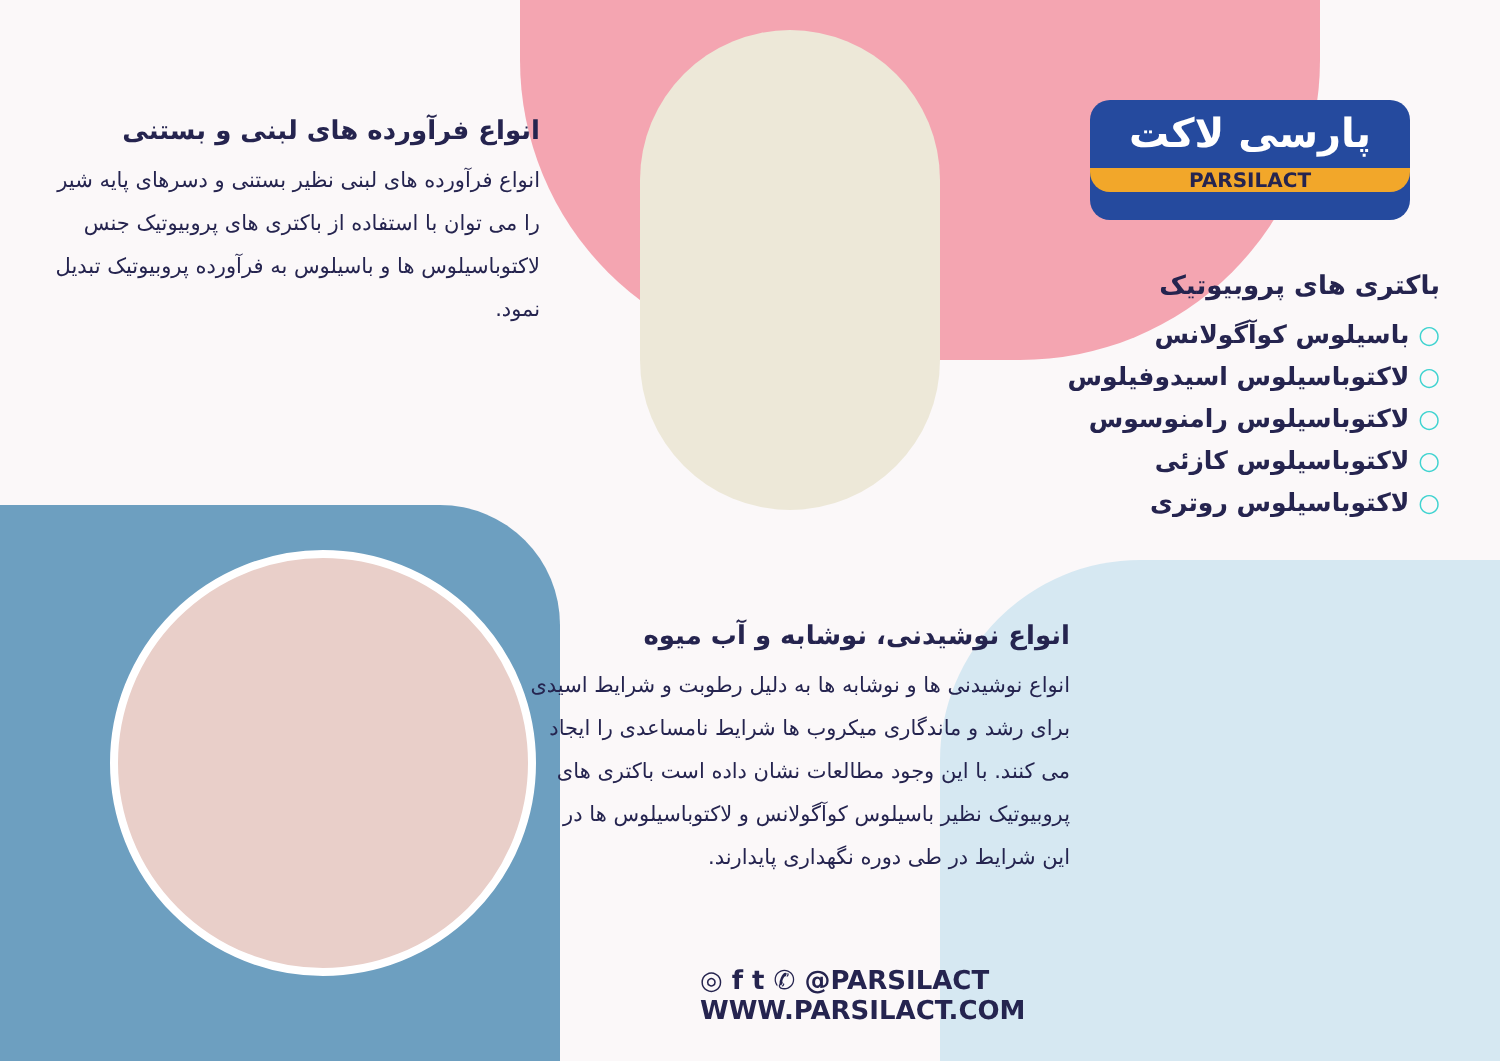پارسی لاکت
PARSILACT
انواع فرآورده های لبنی و بستنی
انواع فرآورده های لبنی نظیر بستنی و دسرهای پایه شیر را می توان با استفاده از باکتری های پروبیوتیک جنس لاکتوباسیلوس ها و باسیلوس به فرآورده پروبیوتیک تبدیل نمود.
باکتری های پروبیوتیک
○ باسیلوس کوآگولانس
○ لاکتوباسیلوس اسیدوفیلوس
○ لاکتوباسیلوس رامنوسوس
○ لاکتوباسیلوس کازئی
○ لاکتوباسیلوس روتری
انواع نوشیدنی، نوشابه و آب میوه
انواع نوشیدنی ها و نوشابه ها به دلیل رطوبت و شرایط اسیدی برای رشد و ماندگاری میکروب ها شرایط نامساعدی را ایجاد می کنند. با این وجود مطالعات نشان داده است باکتری های پروبیوتیک نظیر باسیلوس کوآگولانس و لاکتوباسیلوس ها در این شرایط در طی دوره نگهداری پایدارند.
◎ f t ✆ @PARSILACT
WWW.PARSILACT.COM